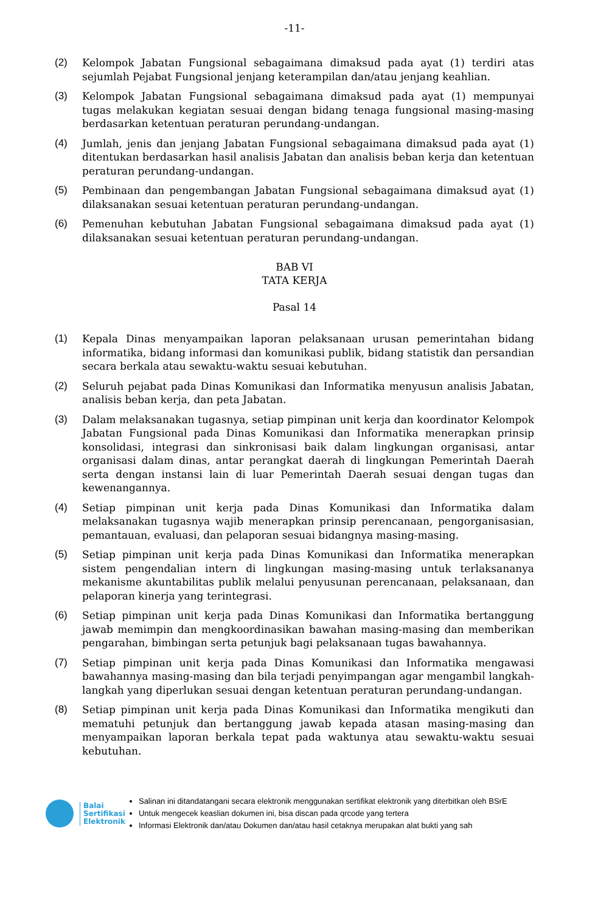-11-
(2) Kelompok Jabatan Fungsional sebagaimana dimaksud pada ayat (1) terdiri atas sejumlah Pejabat Fungsional jenjang keterampilan dan/atau jenjang keahlian.
(3) Kelompok Jabatan Fungsional sebagaimana dimaksud pada ayat (1) mempunyai tugas melakukan kegiatan sesuai dengan bidang tenaga fungsional masing-masing berdasarkan ketentuan peraturan perundang-undangan.
(4) Jumlah, jenis dan jenjang Jabatan Fungsional sebagaimana dimaksud pada ayat (1) ditentukan berdasarkan hasil analisis Jabatan dan analisis beban kerja dan ketentuan peraturan perundang-undangan.
(5) Pembinaan dan pengembangan Jabatan Fungsional sebagaimana dimaksud ayat (1) dilaksanakan sesuai ketentuan peraturan perundang-undangan.
(6) Pemenuhan kebutuhan Jabatan Fungsional sebagaimana dimaksud pada ayat (1) dilaksanakan sesuai ketentuan peraturan perundang-undangan.
BAB VI
TATA KERJA
Pasal 14
(1) Kepala Dinas menyampaikan laporan pelaksanaan urusan pemerintahan bidang informatika, bidang informasi dan komunikasi publik, bidang statistik dan persandian secara berkala atau sewaktu-waktu sesuai kebutuhan.
(2) Seluruh pejabat pada Dinas Komunikasi dan Informatika menyusun analisis Jabatan, analisis beban kerja, dan peta Jabatan.
(3) Dalam melaksanakan tugasnya, setiap pimpinan unit kerja dan koordinator Kelompok Jabatan Fungsional pada Dinas Komunikasi dan Informatika menerapkan prinsip konsolidasi, integrasi dan sinkronisasi baik dalam lingkungan organisasi, antar organisasi dalam dinas, antar perangkat daerah di lingkungan Pemerintah Daerah serta dengan instansi lain di luar Pemerintah Daerah sesuai dengan tugas dan kewenangannya.
(4) Setiap pimpinan unit kerja pada Dinas Komunikasi dan Informatika dalam melaksanakan tugasnya wajib menerapkan prinsip perencanaan, pengorganisasian, pemantauan, evaluasi, dan pelaporan sesuai bidangnya masing-masing.
(5) Setiap pimpinan unit kerja pada Dinas Komunikasi dan Informatika menerapkan sistem pengendalian intern di lingkungan masing-masing untuk terlaksananya mekanisme akuntabilitas publik melalui penyusunan perencanaan, pelaksanaan, dan pelaporan kinerja yang terintegrasi.
(6) Setiap pimpinan unit kerja pada Dinas Komunikasi dan Informatika bertanggung jawab memimpin dan mengkoordinasikan bawahan masing-masing dan memberikan pengarahan, bimbingan serta petunjuk bagi pelaksanaan tugas bawahannya.
(7) Setiap pimpinan unit kerja pada Dinas Komunikasi dan Informatika mengawasi bawahannya masing-masing dan bila terjadi penyimpangan agar mengambil langkah-langkah yang diperlukan sesuai dengan ketentuan peraturan perundang-undangan.
(8) Setiap pimpinan unit kerja pada Dinas Komunikasi dan Informatika mengikuti dan mematuhi petunjuk dan bertanggung jawab kepada atasan masing-masing dan menyampaikan laporan berkala tepat pada waktunya atau sewaktu-waktu sesuai kebutuhan.
Balai
Sertifikasi
Elektronik
Salinan ini ditandatangani secara elektronik menggunakan sertifikat elektronik yang diterbitkan oleh BSrE
Untuk mengecek keaslian dokumen ini, bisa discan pada qrcode yang tertera
Informasi Elektronik dan/atau Dokumen dan/atau hasil cetaknya merupakan alat bukti yang sah